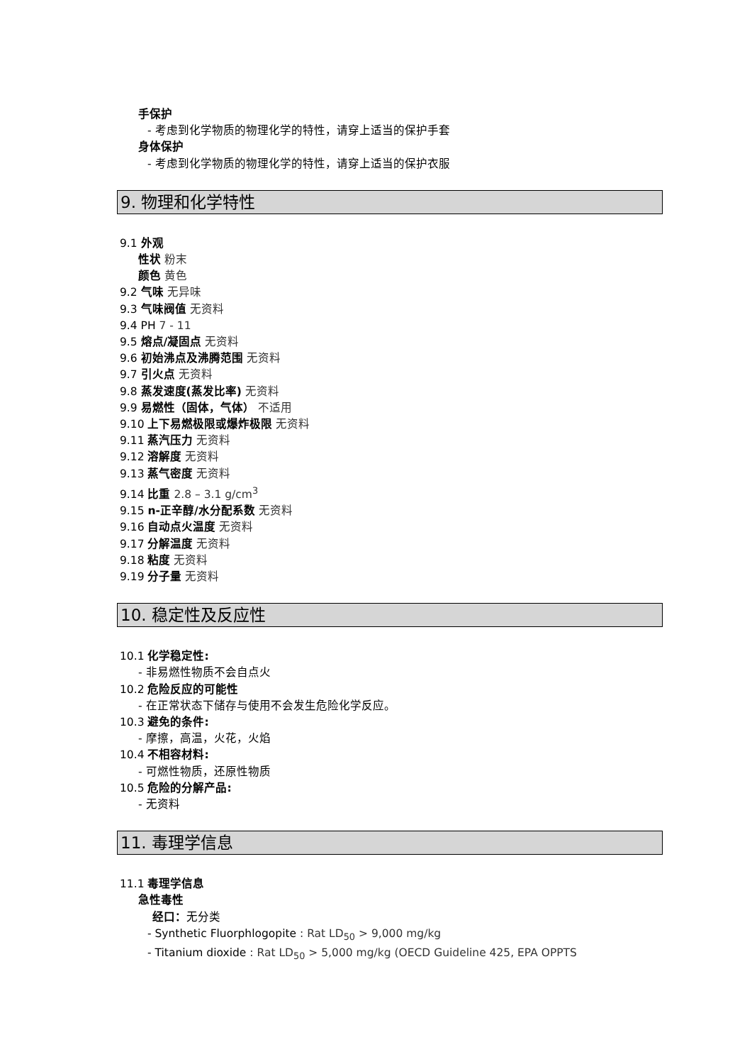手保护
- 考虑到化学物质的物理化学的特性，请穿上适当的保护手套
身体保护
- 考虑到化学物质的物理化学的特性，请穿上适当的保护衣服
9. 物理和化学特性
9.1 外观
性状 粉末
颜色 黄色
9.2 气味 无异味
9.3 气味阀值 无资料
9.4 PH 7 - 11
9.5 熔点/凝固点 无资料
9.6 初始沸点及沸腾范围 无资料
9.7 引火点 无资料
9.8 蒸发速度(蒸发比率) 无资料
9.9 易燃性（固体，气体） 不适用
9.10 上下易燃极限或爆炸极限 无资料
9.11 蒸汽压力 无资料
9.12 溶解度 无资料
9.13 蒸气密度 无资料
9.14 比重 2.8 – 3.1 g/cm<sup>3</sup>
9.15 n-正辛醇/水分配系数 无资料
9.16 自动点火温度 无资料
9.17 分解温度 无资料
9.18 粘度 无资料
9.19 分子量 无资料
10. 稳定性及反应性
10.1 化学稳定性:
- 非易燃性物质不会自点火
10.2 危险反应的可能性
- 在正常状态下储存与使用不会发生危险化学反应。
10.3 避免的条件:
- 摩擦，高温，火花，火焰
10.4 不相容材料:
- 可燃性物质，还原性物质
10.5 危险的分解产品:
- 无资料
11. 毒理学信息
11.1 毒理学信息
急性毒性
经口：无分类
- Synthetic Fluorphlogopite : Rat LD<sub>50</sub> > 9,000 mg/kg
- Titanium dioxide : Rat LD<sub>50</sub> > 5,000 mg/kg (OECD Guideline 425, EPA OPPTS